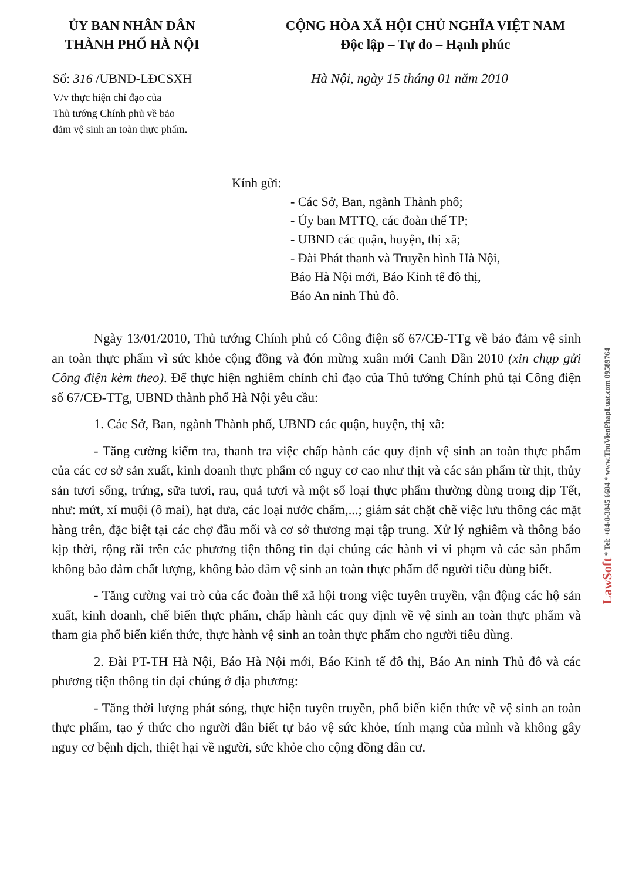ỦY BAN NHÂN DÂN
THÀNH PHỐ HÀ NỘI
CỘNG HÒA XÃ HỘI CHỦ NGHĨA VIỆT NAM
Độc lập – Tự do – Hạnh phúc
Số: 316 /UBND-LĐCSXH
V/v thực hiện chỉ đạo của
Thủ tướng Chính phủ về bảo
đảm vệ sinh an toàn thực phẩm.
Hà Nội, ngày 15 tháng 01 năm 2010
Kính gửi:
- Các Sở, Ban, ngành Thành phố;
- Ủy ban MTTQ, các đoàn thể TP;
- UBND các quận, huyện, thị xã;
- Đài Phát thanh và Truyền hình Hà Nội,
Báo Hà Nội mới, Báo Kinh tế đô thị,
Báo An ninh Thủ đô.
Ngày 13/01/2010, Thủ tướng Chính phủ có Công điện số 67/CĐ-TTg về bảo đảm vệ sinh an toàn thực phẩm vì sức khỏe cộng đồng và đón mừng xuân mới Canh Dần 2010 (xin chụp gửi Công điện kèm theo). Để thực hiện nghiêm chỉnh chỉ đạo của Thủ tướng Chính phủ tại Công điện số 67/CĐ-TTg, UBND thành phố Hà Nội yêu cầu:
1. Các Sở, Ban, ngành Thành phố, UBND các quận, huyện, thị xã:
- Tăng cường kiểm tra, thanh tra việc chấp hành các quy định vệ sinh an toàn thực phẩm của các cơ sở sản xuất, kinh doanh thực phẩm có nguy cơ cao như thịt và các sản phẩm từ thịt, thủy sản tươi sống, trứng, sữa tươi, rau, quả tươi và một số loại thực phẩm thường dùng trong dịp Tết, như: mứt, xí muội (ô mai), hạt dưa, các loại nước chấm,...; giám sát chặt chẽ việc lưu thông các mặt hàng trên, đặc biệt tại các chợ đầu mối và cơ sở thương mại tập trung. Xử lý nghiêm và thông báo kịp thời, rộng rãi trên các phương tiện thông tin đại chúng các hành vi vi phạm và các sản phẩm không bảo đảm chất lượng, không bảo đảm vệ sinh an toàn thực phẩm để người tiêu dùng biết.
- Tăng cường vai trò của các đoàn thể xã hội trong việc tuyên truyền, vận động các hộ sản xuất, kinh doanh, chế biến thực phẩm, chấp hành các quy định về vệ sinh an toàn thực phẩm và tham gia phổ biến kiến thức, thực hành vệ sinh an toàn thực phẩm cho người tiêu dùng.
2. Đài PT-TH Hà Nội, Báo Hà Nội mới, Báo Kinh tế đô thị, Báo An ninh Thủ đô và các phương tiện thông tin đại chúng ở địa phương:
- Tăng thời lượng phát sóng, thực hiện tuyên truyền, phổ biến kiến thức về vệ sinh an toàn thực phẩm, tạo ý thức cho người dân biết tự bảo vệ sức khỏe, tính mạng của mình và không gây nguy cơ bệnh dịch, thiệt hại về người, sức khỏe cho cộng đồng dân cư.
LawSoft * Tel: +84-8-3845 6684 * www.ThuVienPhapLuat.com 09589764